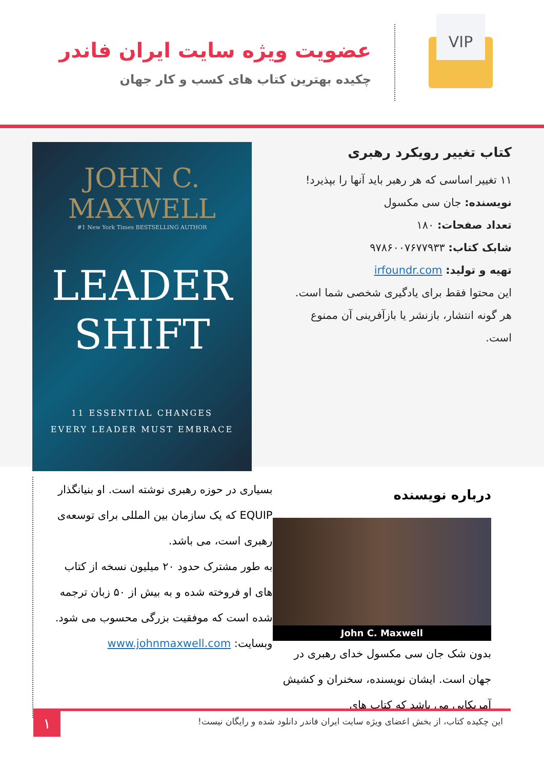عضویت ویژه سایت ایران فاندر
چکیده بهترین کتاب های کسب و کار جهان
VIP
کتاب تغییر رویکرد رهبری
۱۱ تغییر اساسی که هر رهبر باید آنها را بپذیرد!
نویسنده: جان سی مکسول
تعداد صفحات: ۱۸۰
شابک کتاب: ۹۷۸۶۰۰۷۶۷۷۹۳۳
تهیه و تولید: irfoundr.com
این محتوا فقط برای یادگیری شخصی شما است. هر گونه انتشار، بازنشر یا بازآفرینی آن ممنوع است.
JOHN C.
MAXWELL
#1 New York Times BESTSELLING AUTHOR
LEADER
SHIFT
11 ESSENTIAL CHANGES
EVERY LEADER MUST EMBRACE
درباره نویسنده
John C. Maxwell
بدون شک جان سی مکسول خدای رهبری در جهان است. ایشان نویسنده، سخنران و کشیش آمریکایی می باشد که کتاب های
بسیاری در حوزه رهبری نوشته است. او بنیانگذار EQUIP که یک سازمان بین المللی برای توسعه‌ی رهبری است، می باشد.
به طور مشترک حدود ۲۰ میلیون نسخه از کتاب های او فروخته شده و به بیش از ۵۰ زبان ترجمه شده است که موفقیت بزرگی محسوب می شود.
وبسایت: www.johnmaxwell.com
این چکیده کتاب، از بخش اعضای ویژه سایت ایران فاندر دانلود شده و رایگان نیست!
۱